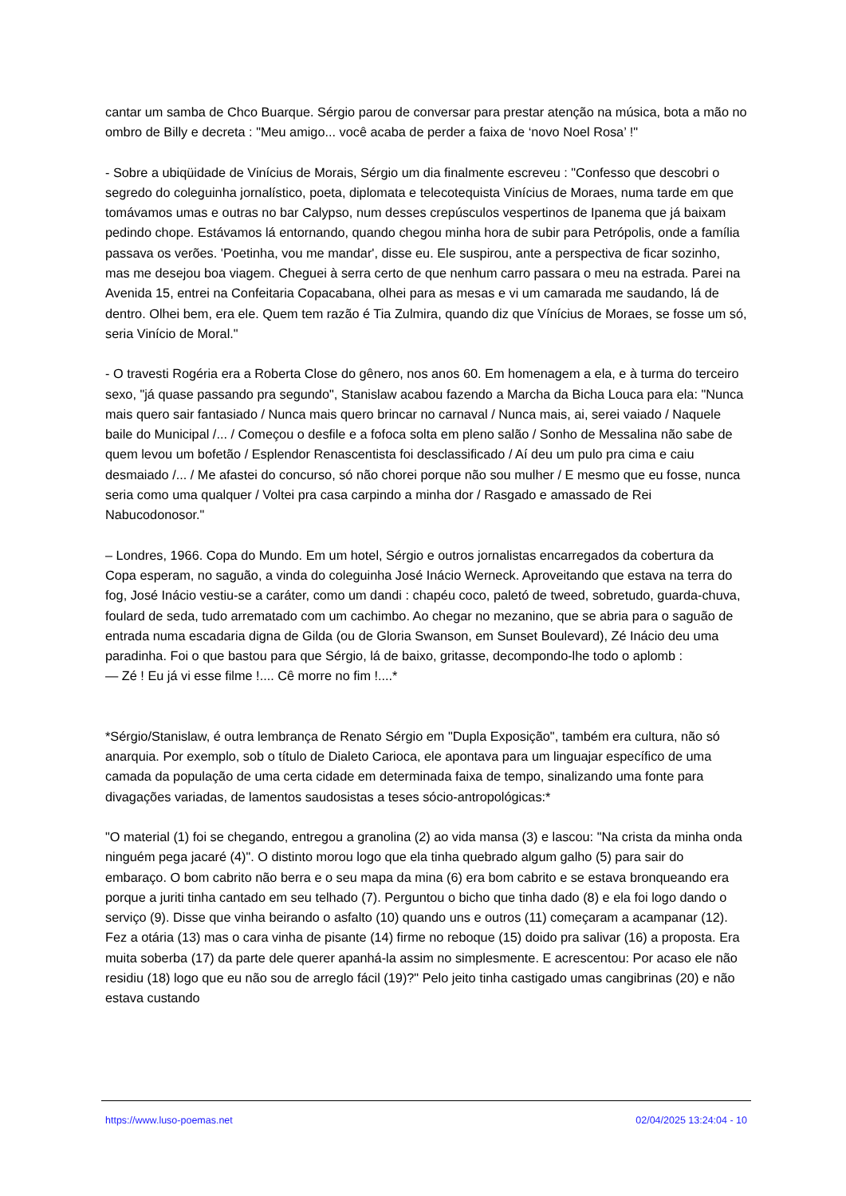cantar um samba de Chco Buarque. Sérgio parou de conversar para prestar atenção na música, bota a mão no ombro de Billy e decreta : "Meu amigo... você acaba de perder a faixa de ‘novo Noel Rosa’ !"
- Sobre a ubiqüidade de Vinícius de Morais, Sérgio um dia finalmente escreveu : "Confesso que descobri o segredo do coleguinha jornalístico, poeta, diplomata e telecotequista Vinícius de Moraes, numa tarde em que tomávamos umas e outras no bar Calypso, num desses crepúsculos vespertinos de Ipanema que já baixam pedindo chope. Estávamos lá entornando, quando chegou minha hora de subir para Petrópolis, onde a família passava os verões. 'Poetinha, vou me mandar', disse eu. Ele suspirou, ante a perspectiva de ficar sozinho, mas me desejou boa viagem. Cheguei à serra certo de que nenhum carro passara o meu na estrada. Parei na Avenida 15, entrei na Confeitaria Copacabana, olhei para as mesas e vi um camarada me saudando, lá de dentro. Olhei bem, era ele. Quem tem razão é Tia Zulmira, quando diz que Vínícius de Moraes, se fosse um só, seria Vinício de Moral."
- O travesti Rogéria era a Roberta Close do gênero, nos anos 60. Em homenagem a ela, e à turma do terceiro sexo, "já quase passando pra segundo", Stanislaw acabou fazendo a Marcha da Bicha Louca para ela: "Nunca mais quero sair fantasiado / Nunca mais quero brincar no carnaval / Nunca mais, ai, serei vaiado / Naquele baile do Municipal /... / Começou o desfile e a fofoca solta em pleno salão / Sonho de Messalina não sabe de quem levou um bofetão / Esplendor Renascentista foi desclassificado / Aí deu um pulo pra cima e caiu desmaiado /... / Me afastei do concurso, só não chorei porque não sou mulher / E mesmo que eu fosse, nunca seria como uma qualquer / Voltei pra casa carpindo a minha dor / Rasgado e amassado de Rei Nabucodonosor."
– Londres, 1966. Copa do Mundo. Em um hotel, Sérgio e outros jornalistas encarregados da cobertura da Copa esperam, no saguão, a vinda do coleguinha José Inácio Werneck. Aproveitando que estava na terra do fog, José Inácio vestiu-se a caráter, como um dandi : chapéu coco, paletó de tweed, sobretudo, guarda-chuva, foulard de seda, tudo arrematado com um cachimbo. Ao chegar no mezanino, que se abria para o saguão de entrada numa escadaria digna de Gilda (ou de Gloria Swanson, em Sunset Boulevard), Zé Inácio deu uma paradinha. Foi o que bastou para que Sérgio, lá de baixo, gritasse, decompondo-lhe todo o aplomb :
— Zé ! Eu já vi esse filme !.... Cê morre no fim !....*
*Sérgio/Stanislaw, é outra lembrança de Renato Sérgio em "Dupla Exposição", também era cultura, não só anarquia. Por exemplo, sob o título de Dialeto Carioca, ele apontava para um linguajar específico de uma camada da população de uma certa cidade em determinada faixa de tempo, sinalizando uma fonte para divagações variadas, de lamentos saudosistas a teses sócio-antropológicas:*
"O material (1) foi se chegando, entregou a granolina (2) ao vida mansa (3) e lascou: "Na crista da minha onda ninguém pega jacaré (4)". O distinto morou logo que ela tinha quebrado algum galho (5) para sair do embaraço. O bom cabrito não berra e o seu mapa da mina (6) era bom cabrito e se estava bronqueando era porque a juriti tinha cantado em seu telhado (7). Perguntou o bicho que tinha dado (8) e ela foi logo dando o serviço (9). Disse que vinha beirando o asfalto (10) quando uns e outros (11) começaram a acampanar (12). Fez a otária (13) mas o cara vinha de pisante (14) firme no reboque (15) doido pra salivar (16) a proposta. Era muita soberba (17) da parte dele querer apanhá-la assim no simplesmente. E acrescentou: Por acaso ele não residiu (18) logo que eu não sou de arreglo fácil (19)?" Pelo jeito tinha castigado umas cangibrinas (20) e não estava custando
https://www.luso-poemas.net 02/04/2025 13:24:04 - 10